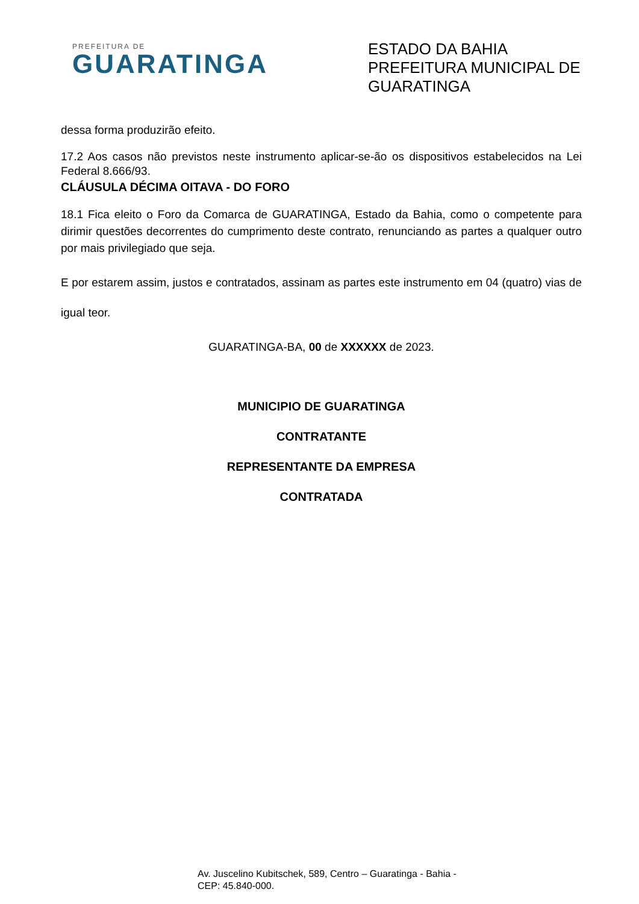PREFEITURA DE
GUARATINGA
ESTADO DA BAHIA
PREFEITURA MUNICIPAL DE GUARATINGA
dessa forma produzirão efeito.
17.2 Aos casos não previstos neste instrumento aplicar-se-ão os dispositivos estabelecidos na Lei Federal 8.666/93.
CLÁUSULA DÉCIMA OITAVA - DO FORO
18.1 Fica eleito o Foro da Comarca de GUARATINGA, Estado da Bahia, como o competente para dirimir questões decorrentes do cumprimento deste contrato, renunciando as partes a qualquer outro por mais privilegiado que seja.
E por estarem assim, justos e contratados, assinam as partes este instrumento em 04 (quatro) vias de igual teor.
GUARATINGA-BA, 00 de XXXXXX de 2023.
MUNICIPIO DE GUARATINGA
CONTRATANTE
REPRESENTANTE DA EMPRESA
CONTRATADA
Av. Juscelino Kubitschek, 589, Centro – Guaratinga - Bahia -
CEP: 45.840-000.